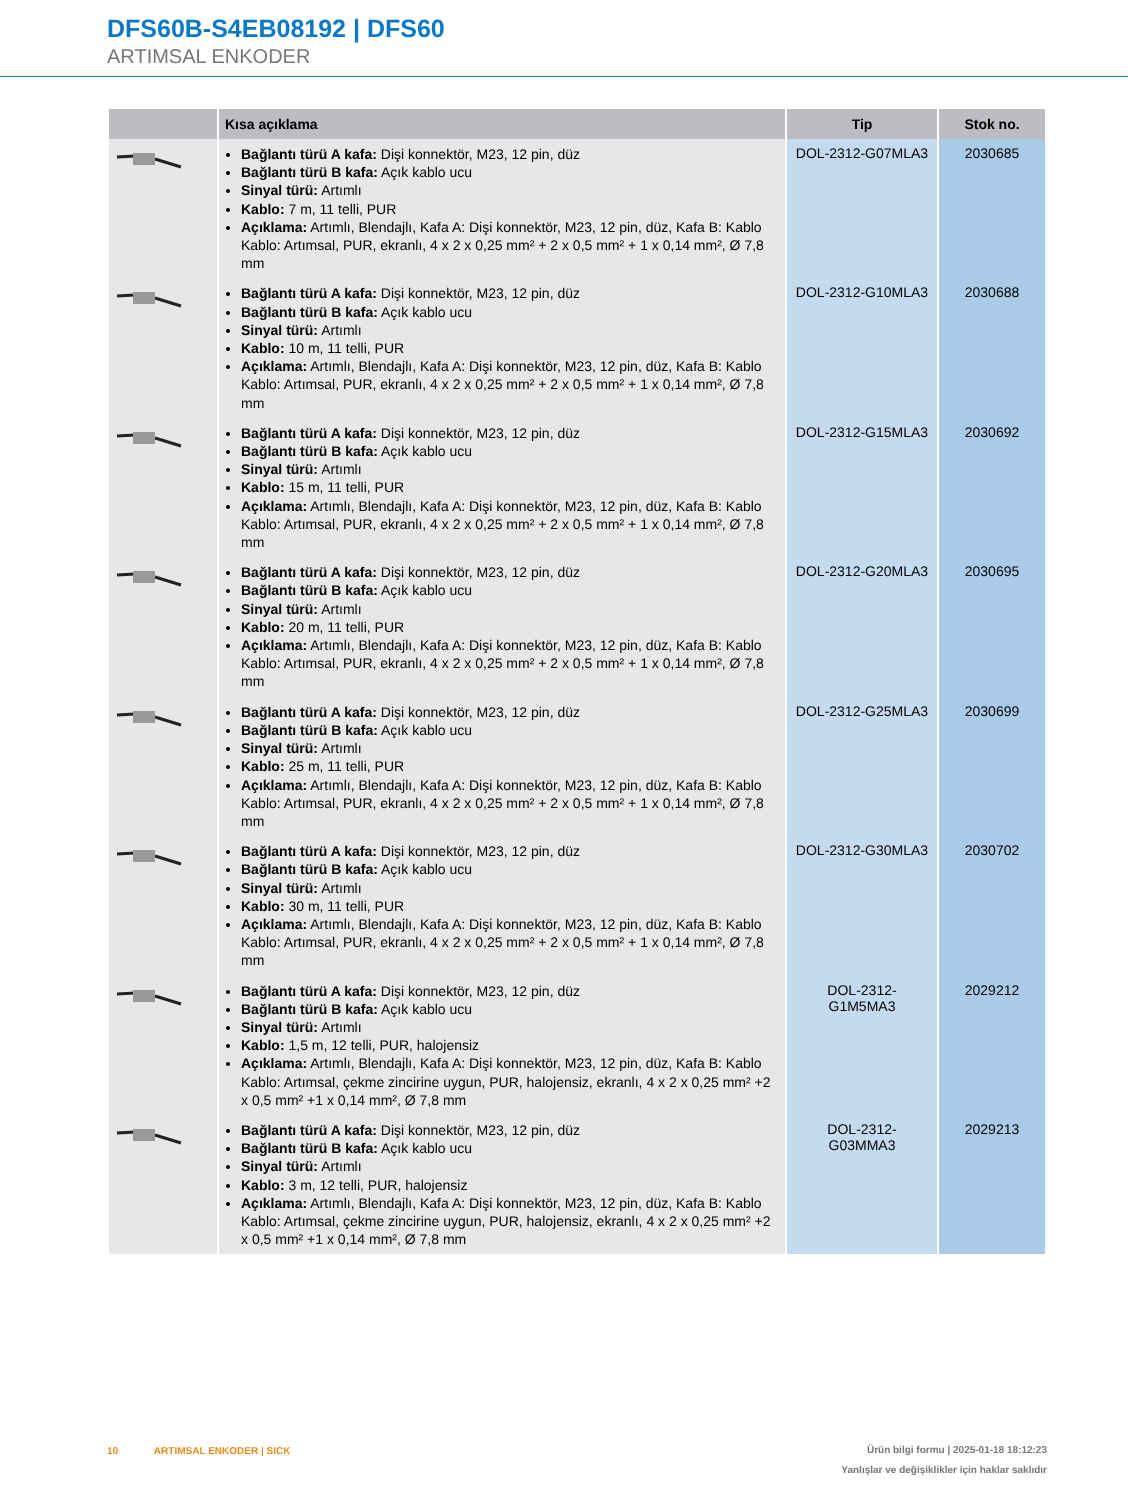DFS60B-S4EB08192 | DFS60
ARTIMSAL ENKODER
| | Kısa açıklama | Tip | Stok no. |
| --- | --- | --- | --- |
| | Bağlantı türü A kafa: Dişi konnektör, M23, 12 pin, düz Bağlantı türü B kafa: Açık kablo ucu Sinyal türü: Artımlı Kablo: 7 m, 11 telli, PUR Açıklama: Artımlı, Blendajlı, Kafa A: Dişi konnektör, M23, 12 pin, düz, Kafa B: Kablo Kablo: Artımsal, PUR, ekranlı, 4 x 2 x 0,25 mm² + 2 x 0,5 mm² + 1 x 0,14 mm², Ø 7,8 mm | DOL-2312-G07MLA3 | 2030685 |
| | Bağlantı türü A kafa: Dişi konnektör, M23, 12 pin, düz Bağlantı türü B kafa: Açık kablo ucu Sinyal türü: Artımlı Kablo: 10 m, 11 telli, PUR Açıklama: Artımlı, Blendajlı, Kafa A: Dişi konnektör, M23, 12 pin, düz, Kafa B: Kablo Kablo: Artımsal, PUR, ekranlı, 4 x 2 x 0,25 mm² + 2 x 0,5 mm² + 1 x 0,14 mm², Ø 7,8 mm | DOL-2312-G10MLA3 | 2030688 |
| | Bağlantı türü A kafa: Dişi konnektör, M23, 12 pin, düz Bağlantı türü B kafa: Açık kablo ucu Sinyal türü: Artımlı Kablo: 15 m, 11 telli, PUR Açıklama: Artımlı, Blendajlı, Kafa A: Dişi konnektör, M23, 12 pin, düz, Kafa B: Kablo Kablo: Artımsal, PUR, ekranlı, 4 x 2 x 0,25 mm² + 2 x 0,5 mm² + 1 x 0,14 mm², Ø 7,8 mm | DOL-2312-G15MLA3 | 2030692 |
| | Bağlantı türü A kafa: Dişi konnektör, M23, 12 pin, düz Bağlantı türü B kafa: Açık kablo ucu Sinyal türü: Artımlı Kablo: 20 m, 11 telli, PUR Açıklama: Artımlı, Blendajlı, Kafa A: Dişi konnektör, M23, 12 pin, düz, Kafa B: Kablo Kablo: Artımsal, PUR, ekranlı, 4 x 2 x 0,25 mm² + 2 x 0,5 mm² + 1 x 0,14 mm², Ø 7,8 mm | DOL-2312-G20MLA3 | 2030695 |
| | Bağlantı türü A kafa: Dişi konnektör, M23, 12 pin, düz Bağlantı türü B kafa: Açık kablo ucu Sinyal türü: Artımlı Kablo: 25 m, 11 telli, PUR Açıklama: Artımlı, Blendajlı, Kafa A: Dişi konnektör, M23, 12 pin, düz, Kafa B: Kablo Kablo: Artımsal, PUR, ekranlı, 4 x 2 x 0,25 mm² + 2 x 0,5 mm² + 1 x 0,14 mm², Ø 7,8 mm | DOL-2312-G25MLA3 | 2030699 |
| | Bağlantı türü A kafa: Dişi konnektör, M23, 12 pin, düz Bağlantı türü B kafa: Açık kablo ucu Sinyal türü: Artımlı Kablo: 30 m, 11 telli, PUR Açıklama: Artımlı, Blendajlı, Kafa A: Dişi konnektör, M23, 12 pin, düz, Kafa B: Kablo Kablo: Artımsal, PUR, ekranlı, 4 x 2 x 0,25 mm² + 2 x 0,5 mm² + 1 x 0,14 mm², Ø 7,8 mm | DOL-2312-G30MLA3 | 2030702 |
| | Bağlantı türü A kafa: Dişi konnektör, M23, 12 pin, düz Bağlantı türü B kafa: Açık kablo ucu Sinyal türü: Artımlı Kablo: 1,5 m, 12 telli, PUR, halojensiz Açıklama: Artımlı, Blendajlı, Kafa A: Dişi konnektör, M23, 12 pin, düz, Kafa B: Kablo Kablo: Artımsal, çekme zincirine uygun, PUR, halojensiz, ekranlı, 4 x 2 x 0,25 mm² +2 x 0,5 mm² +1 x 0,14 mm², Ø 7,8 mm | DOL-2312- G1M5MA3 | 2029212 |
| | Bağlantı türü A kafa: Dişi konnektör, M23, 12 pin, düz Bağlantı türü B kafa: Açık kablo ucu Sinyal türü: Artımlı Kablo: 3 m, 12 telli, PUR, halojensiz Açıklama: Artımlı, Blendajlı, Kafa A: Dişi konnektör, M23, 12 pin, düz, Kafa B: Kablo Kablo: Artımsal, çekme zincirine uygun, PUR, halojensiz, ekranlı, 4 x 2 x 0,25 mm² +2 x 0,5 mm² +1 x 0,14 mm², Ø 7,8 mm | DOL-2312- G03MMA3 | 2029213 |
10 ARTIMSAL ENKODER | SICK
Ürün bilgi formu | 2025-01-18 18:12:23
Yanlışlar ve değişiklikler için haklar saklıdır